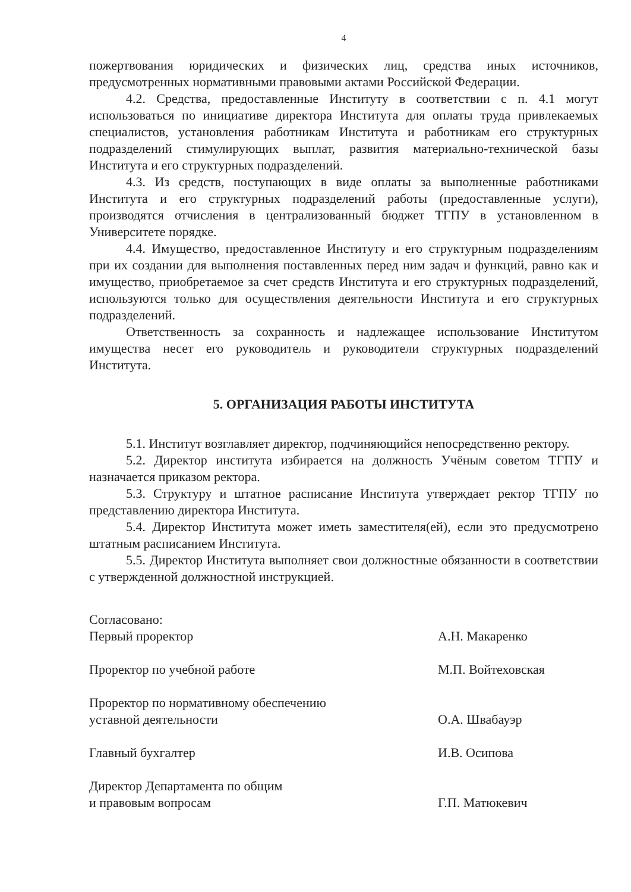4
пожертвования юридических и физических лиц, средства иных источников, предусмотренных нормативными правовыми актами Российской Федерации.
4.2. Средства, предоставленные Институту в соответствии с п. 4.1 могут использоваться по инициативе директора Института для оплаты труда привлекаемых специалистов, установления работникам Института и работникам его структурных подразделений стимулирующих выплат, развития материально-технической базы Института и его структурных подразделений.
4.3. Из средств, поступающих в виде оплаты за выполненные работниками Института и его структурных подразделений работы (предоставленные услуги), производятся отчисления в централизованный бюджет ТГПУ в установленном в Университете порядке.
4.4. Имущество, предоставленное Институту и его структурным подразделениям при их создании для выполнения поставленных перед ним задач и функций, равно как и имущество, приобретаемое за счет средств Института и его структурных подразделений, используются только для осуществления деятельности Института и его структурных подразделений.
Ответственность за сохранность и надлежащее использование Институтом имущества несет его руководитель и руководители структурных подразделений Института.
5. ОРГАНИЗАЦИЯ РАБОТЫ ИНСТИТУТА
5.1. Институт возглавляет директор, подчиняющийся непосредственно ректору.
5.2. Директор института избирается на должность Учёным советом ТГПУ и назначается приказом ректора.
5.3. Структуру и штатное расписание Института утверждает ректор ТГПУ по представлению директора Института.
5.4. Директор Института может иметь заместителя(ей), если это предусмотрено штатным расписанием Института.
5.5. Директор Института выполняет свои должностные обязанности в соответствии с утвержденной должностной инструкцией.
Согласовано:
Первый проректор А.Н. Макаренко
Проректор по учебной работе М.П. Войтеховская
Проректор по нормативному обеспечению
уставной деятельности
О.А. Швабауэр
Главный бухгалтер И.В. Осипова
Директор Департамента по общим
и правовым вопросам
Г.П. Матюкевич